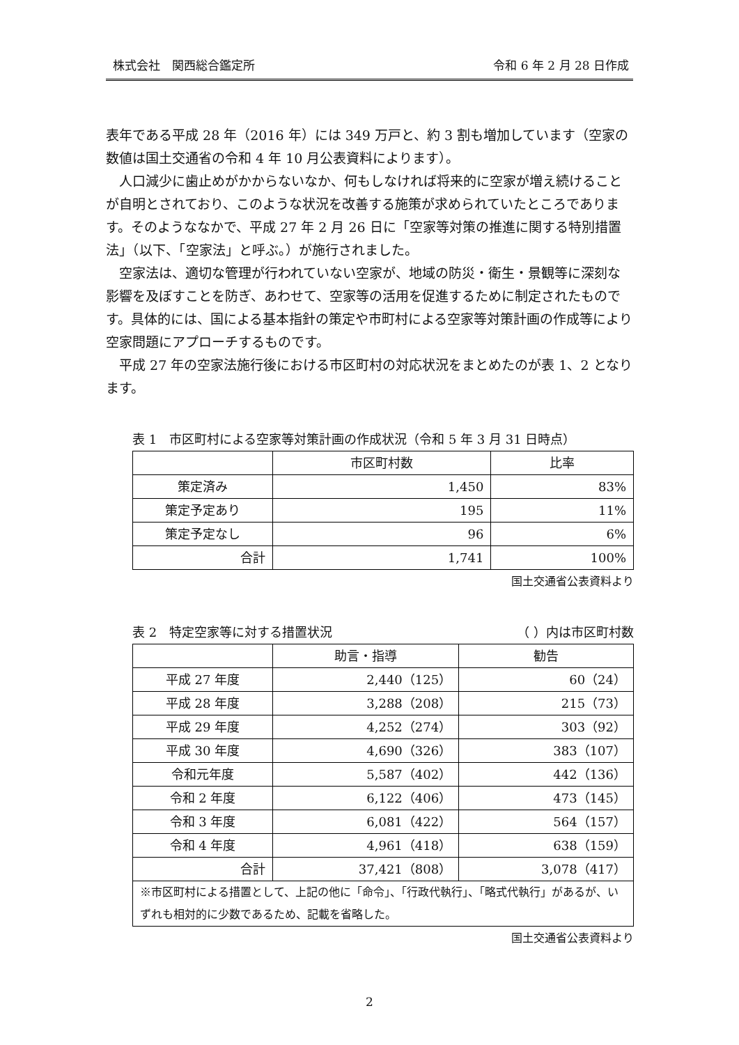株式会社　関西総合鑑定所 令和 6 年 2 月 28 日作成
表年である平成 28 年（2016 年）には 349 万戸と、約 3 割も増加しています（空家の数値は国土交通省の令和 4 年 10 月公表資料によります）。
人口減少に歯止めがかからないなか、何もしなければ将来的に空家が増え続けることが自明とされており、このような状況を改善する施策が求められていたところであります。そのようななかで、平成 27 年 2 月 26 日に「空家等対策の推進に関する特別措置法」（以下、「空家法」と呼ぶ。）が施行されました。
空家法は、適切な管理が行われていない空家が、地域の防災・衛生・景観等に深刻な影響を及ぼすことを防ぎ、あわせて、空家等の活用を促進するために制定されたものです。具体的には、国による基本指針の策定や市町村による空家等対策計画の作成等により空家問題にアプローチするものです。
平成 27 年の空家法施行後における市区町村の対応状況をまとめたのが表 1、2 となります。
表 1　市区町村による空家等対策計画の作成状況（令和 5 年 3 月 31 日時点）
| | 市区町村数 | 比率 |
| --- | --- | --- |
| 策定済み | 1,450 | 83% |
| 策定予定あり | 195 | 11% |
| 策定予定なし | 96 | 6% |
| 合計 | 1,741 | 100% |
国土交通省公表資料より
表 2　特定空家等に対する措置状況 （ ）内は市区町村数
| | 助言・指導 | 勧告 |
| --- | --- | --- |
| 平成 27 年度 | 2,440（125） | 60（24） |
| 平成 28 年度 | 3,288（208） | 215（73） |
| 平成 29 年度 | 4,252（274） | 303（92） |
| 平成 30 年度 | 4,690（326） | 383（107） |
| 令和元年度 | 5,587（402） | 442（136） |
| 令和 2 年度 | 6,122（406） | 473（145） |
| 令和 3 年度 | 6,081（422） | 564（157） |
| 令和 4 年度 | 4,961（418） | 638（159） |
| 合計 | 37,421（808） | 3,078（417） |
| ※市区町村による措置として、上記の他に「命令」、「行政代執行」、「略式代執行」があるが、いずれも相対的に少数であるため、記載を省略した。 | | |
国土交通省公表資料より
2